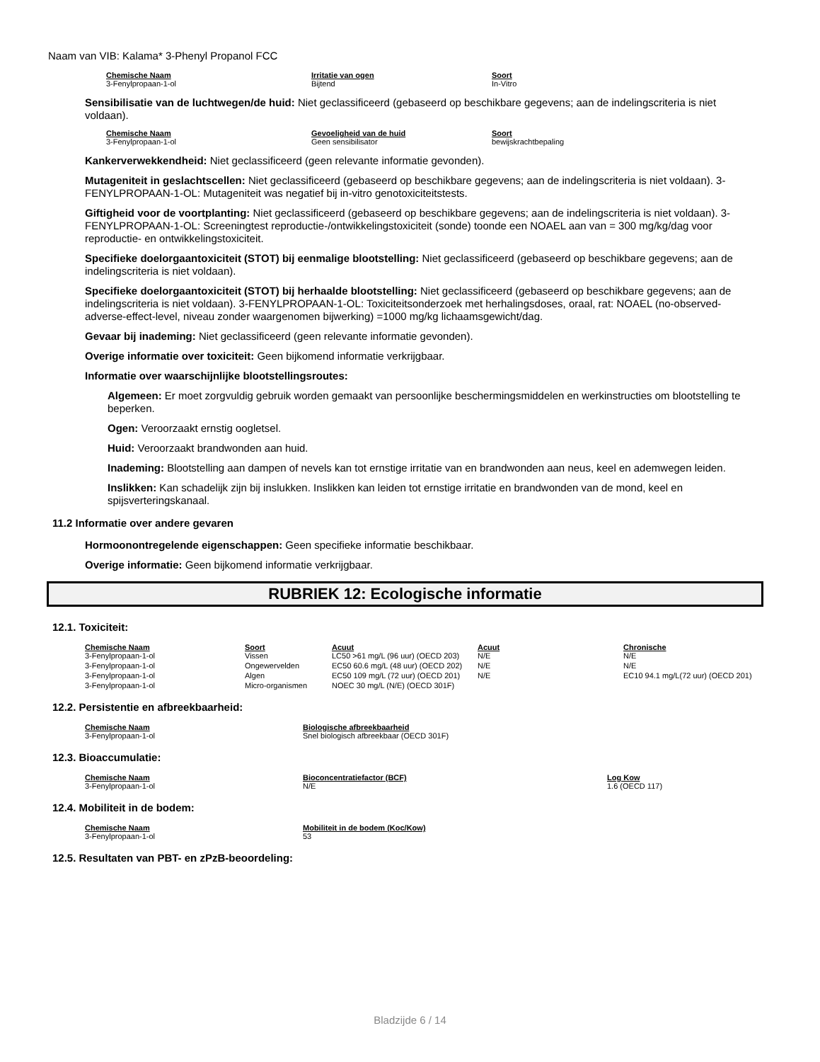Naam van VIB: Kalama* 3-Phenyl Propanol FCC
| Chemische Naam | Irritatie van ogen | Soort |
| --- | --- | --- |
| 3-Fenylpropaan-1-ol | Bijtend | In-Vitro |
Sensibilisatie van de luchtwegen/de huid: Niet geclassificeerd (gebaseerd op beschikbare gegevens; aan de indelingscriteria is niet voldaan).
| Chemische Naam | Gevoeligheid van de huid | Soort |
| --- | --- | --- |
| 3-Fenylpropaan-1-ol | Geen sensibilisator | bewijskrachtbepaling |
Kankerverwekkendheid: Niet geclassificeerd (geen relevante informatie gevonden).
Mutageniteit in geslachtscellen: Niet geclassificeerd (gebaseerd op beschikbare gegevens; aan de indelingscriteria is niet voldaan). 3-FENYLPROPAAN-1-OL: Mutageniteit was negatief bij in-vitro genotoxiciteitstests.
Giftigheid voor de voortplanting: Niet geclassificeerd (gebaseerd op beschikbare gegevens; aan de indelingscriteria is niet voldaan). 3-FENYLPROPAAN-1-OL: Screeningtest reproductie-/ontwikkelingstoxiciteit (sonde) toonde een NOAEL aan van = 300 mg/kg/dag voor reproductie- en ontwikkelingstoxiciteit.
Specifieke doelorgaantoxiciteit (STOT) bij eenmalige blootstelling: Niet geclassificeerd (gebaseerd op beschikbare gegevens; aan de indelingscriteria is niet voldaan).
Specifieke doelorgaantoxiciteit (STOT) bij herhaalde blootstelling: Niet geclassificeerd (gebaseerd op beschikbare gegevens; aan de indelingscriteria is niet voldaan). 3-FENYLPROPAAN-1-OL: Toxiciteitsonderzoek met herhalingsdoses, oraal, rat: NOAEL (no-observed-adverse-effect-level, niveau zonder waargenomen bijwerking) =1000 mg/kg lichaamsgewicht/dag.
Gevaar bij inademing: Niet geclassificeerd (geen relevante informatie gevonden).
Overige informatie over toxiciteit: Geen bijkomend informatie verkrijgbaar.
Informatie over waarschijnlijke blootstellingsroutes:
Algemeen: Er moet zorgvuldig gebruik worden gemaakt van persoonlijke beschermingsmiddelen en werkinstructies om blootstelling te beperken.
Ogen: Veroorzaakt ernstig oogletsel.
Huid: Veroorzaakt brandwonden aan huid.
Inademing: Blootstelling aan dampen of nevels kan tot ernstige irritatie van en brandwonden aan neus, keel en ademwegen leiden.
Inslikken: Kan schadelijk zijn bij inslukken. Inslikken kan leiden tot ernstige irritatie en brandwonden van de mond, keel en spijsverteringskanaal.
11.2 Informatie over andere gevaren
Hormoonontregelende eigenschappen: Geen specifieke informatie beschikbaar.
Overige informatie: Geen bijkomend informatie verkrijgbaar.
RUBRIEK 12: Ecologische informatie
12.1. Toxiciteit:
| Chemische Naam | Soort | Acuut | Acuut | Chronische |
| --- | --- | --- | --- | --- |
| 3-Fenylpropaan-1-ol | Vissen | LC50 >61 mg/L (96 uur) (OECD 203) | N/E | N/E |
| 3-Fenylpropaan-1-ol | Ongewervelden | EC50 60.6 mg/L (48 uur) (OECD 202) | N/E | N/E |
| 3-Fenylpropaan-1-ol | Algen | EC50 109 mg/L (72 uur) (OECD 201) | N/E | EC10 94.1 mg/L(72 uur) (OECD 201) |
| 3-Fenylpropaan-1-ol | Micro-organismen | NOEC 30 mg/L (N/E) (OECD 301F) | | |
12.2. Persistentie en afbreekbaarheid:
| Chemische Naam | Biologische afbreekbaarheid |
| --- | --- |
| 3-Fenylpropaan-1-ol | Snel biologisch afbreekbaar (OECD 301F) |
12.3. Bioaccumulatie:
| Chemische Naam | Bioconcentratiefactor (BCF) | Log Kow |
| --- | --- | --- |
| 3-Fenylpropaan-1-ol | N/E | 1.6 (OECD 117) |
12.4. Mobiliteit in de bodem:
| Chemische Naam | Mobiliteit in de bodem (Koc/Kow) |
| --- | --- |
| 3-Fenylpropaan-1-ol | 53 |
12.5. Resultaten van PBT- en zPzB-beoordeling:
Bladzijde 6 / 14